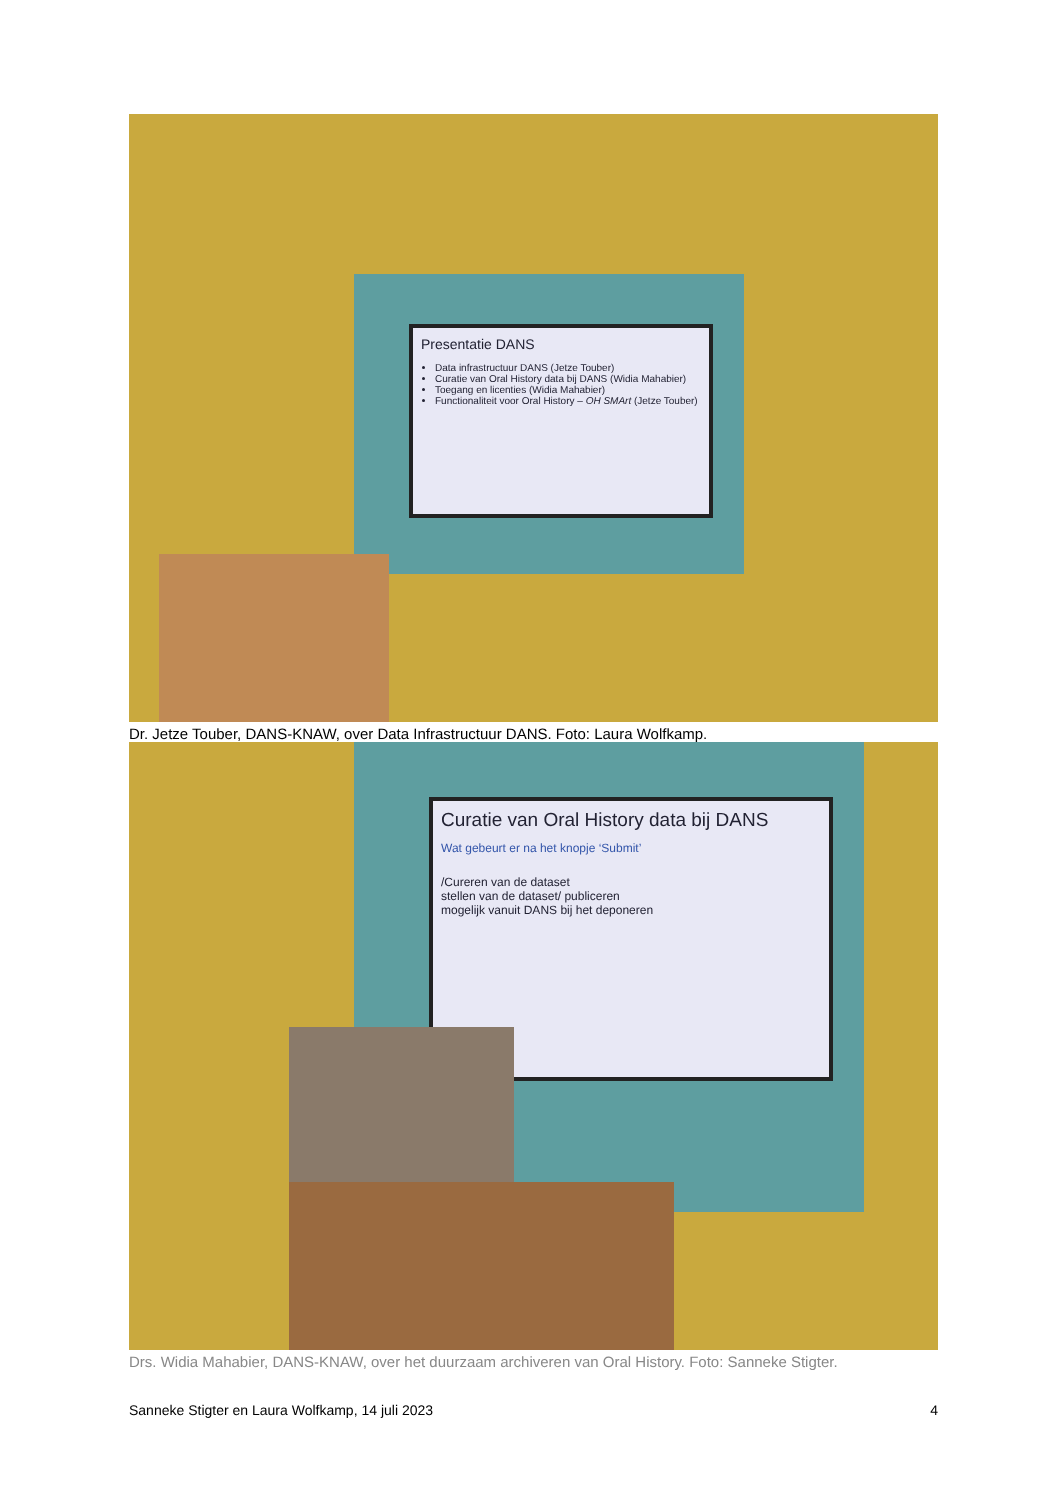Presentatie DANS
Data infrastructuur DANS (Jetze Touber)
Curatie van Oral History data bij DANS (Widia Mahabier)
Toegang en licenties (Widia Mahabier)
Functionaliteit voor Oral History – OH SMArt (Jetze Touber)
Dr. Jetze Touber, DANS-KNAW, over Data Infrastructuur DANS. Foto: Laura Wolfkamp.
Curatie van Oral History data bij DANS
Wat gebeurt er na het knopje ‘Submit’
/Cureren van de dataset
stellen van de dataset/ publiceren
mogelijk vanuit DANS bij het deponeren
Drs. Widia Mahabier, DANS-KNAW, over het duurzaam archiveren van Oral History. Foto: Sanneke Stigter.
Sanneke Stigter en Laura Wolfkamp, 14 juli 2023 4